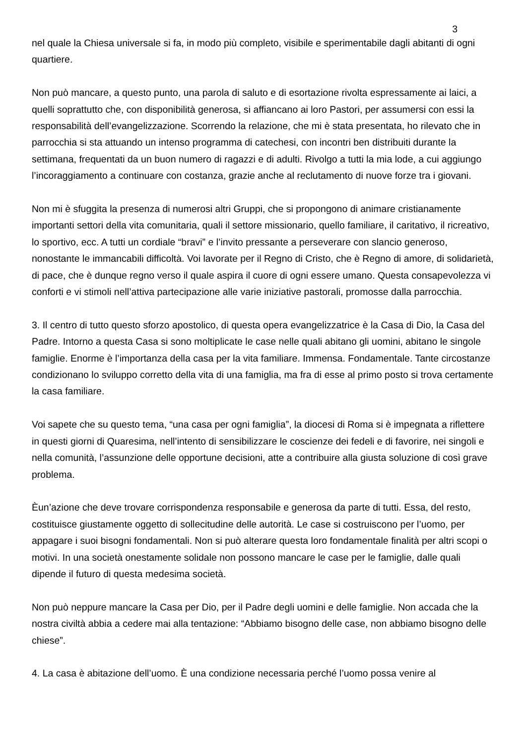3
nel quale la Chiesa universale si fa, in modo più completo, visibile e sperimentabile dagli abitanti di ogni quartiere.
Non può mancare, a questo punto, una parola di saluto e di esortazione rivolta espressamente ai laici, a quelli soprattutto che, con disponibilità generosa, si affiancano ai loro Pastori, per assumersi con essi la responsabilità dell’evangelizzazione. Scorrendo la relazione, che mi è stata presentata, ho rilevato che in parrocchia si sta attuando un intenso programma di catechesi, con incontri ben distribuiti durante la settimana, frequentati da un buon numero di ragazzi e di adulti. Rivolgo a tutti la mia lode, a cui aggiungo l’incoraggiamento a continuare con costanza, grazie anche al reclutamento di nuove forze tra i giovani.
Non mi è sfuggita la presenza di numerosi altri Gruppi, che si propongono di animare cristianamente importanti settori della vita comunitaria, quali il settore missionario, quello familiare, il caritativo, il ricreativo, lo sportivo, ecc. A tutti un cordiale “bravi” e l’invito pressante a perseverare con slancio generoso, nonostante le immancabili difficoltà. Voi lavorate per il Regno di Cristo, che è Regno di amore, di solidarietà, di pace, che è dunque regno verso il quale aspira il cuore di ogni essere umano. Questa consapevolezza vi conforti e vi stimoli nell’attiva partecipazione alle varie iniziative pastorali, promosse dalla parrocchia.
3. Il centro di tutto questo sforzo apostolico, di questa opera evangelizzatrice è la Casa di Dio, la Casa del Padre. Intorno a questa Casa si sono moltiplicate le case nelle quali abitano gli uomini, abitano le singole famiglie. Enorme è l’importanza della casa per la vita familiare. Immensa. Fondamentale. Tante circostanze condizionano lo sviluppo corretto della vita di una famiglia, ma fra di esse al primo posto si trova certamente la casa familiare.
Voi sapete che su questo tema, “una casa per ogni famiglia”, la diocesi di Roma si è impegnata a riflettere in questi giorni di Quaresima, nell’intento di sensibilizzare le coscienze dei fedeli e di favorire, nei singoli e nella comunità, l’assunzione delle opportune decisioni, atte a contribuire alla giusta soluzione di così grave problema.
Èun’azione che deve trovare corrispondenza responsabile e generosa da parte di tutti. Essa, del resto, costituisce giustamente oggetto di sollecitudine delle autorità. Le case si costruiscono per l’uomo, per appagare i suoi bisogni fondamentali. Non si può alterare questa loro fondamentale finalità per altri scopi o motivi. In una società onestamente solidale non possono mancare le case per le famiglie, dalle quali dipende il futuro di questa medesima società.
Non può neppure mancare la Casa per Dio, per il Padre degli uomini e delle famiglie. Non accada che la nostra civiltà abbia a cedere mai alla tentazione: “Abbiamo bisogno delle case, non abbiamo bisogno delle chiese”.
4. La casa è abitazione dell’uomo. È una condizione necessaria perché l’uomo possa venire al